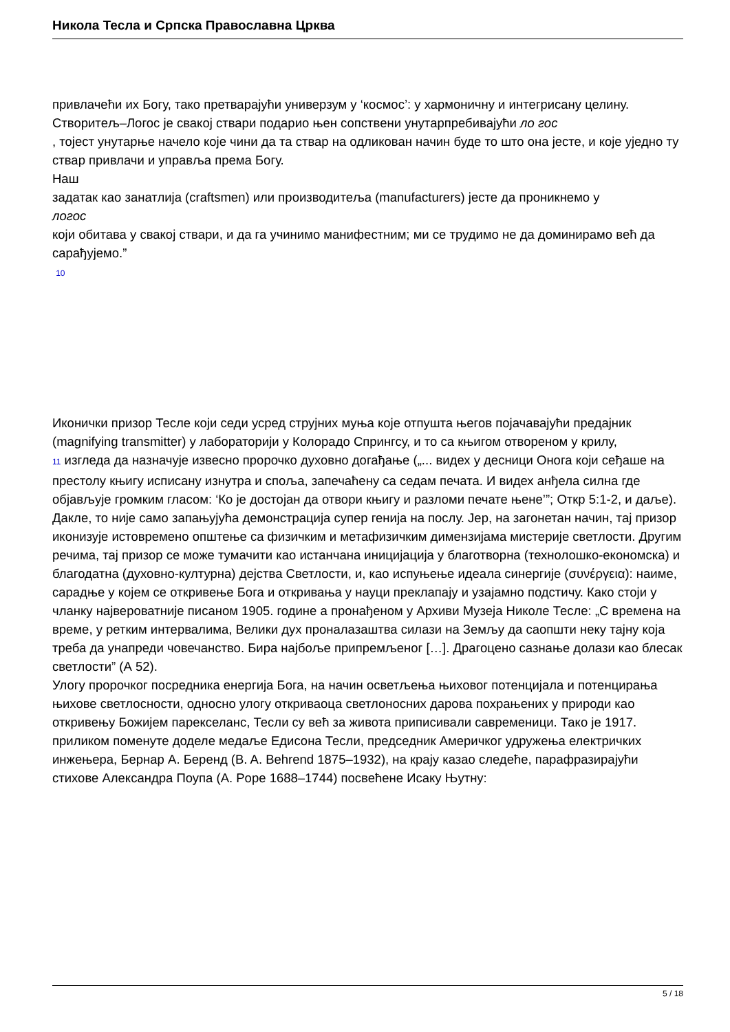Никола Тесла и Српска Православна Црква
привлачећи их Богу, тако претварајући универзум у ‘космос’: у хармоничну и интегрисану целину. Створитељ–Логос је свакој ствари подарио њен сопствени унутарпребивајући ло гос
, тојест унутарње начело које чини да та ствар на одликован начин буде то што она јесте, и које уједно ту ствар привлачи и управља према Богу.
Наш
задатак као занатлија (craftsmen) или производитеља (manufacturers) јесте да проникнемо у
логос
који обитава у свакој ствари, и да га учинимо манифестним; ми се трудимо не да доминирамо већ да сарађујемо.”
10
Иконички призор Тесле који седи усред струјних муња које отпушта његов појачавајући предајник (magnifying transmitter) у лабораторији у Колорадо Спрингсу, и то са књигом отвореном у крилу, 11 изгледа да назначује извесно пророчко духовно догађање („... видех у десници Онога који сеђаше на престолу књигу исписану изнутра и споља, запечаћену са седам печата. И видех анђела силна где објављује громким гласом: ‘Ко је достојан да отвори књигу и разломи печате њене’”; Откр 5:1-2, и даље). Дакле, то није само запањујућа демонстрација супер генија на послу. Јер, на загонетан начин, тај призор иконизује истовремено општење са физичким и метафизичким димензијама мистерије светлости. Другим речима, тај призор се може тумачити као истанчана иницијација у благотворна (технолошко-економска) и благодатна (духовно-културна) дејства Светлости, и, као испуњење идеала синергије (συνέργεια): наиме, сарадње у којем се откривење Бога и откривања у науци преклапају и узајамно подстичу. Како стоји у чланку највероватније писаном 1905. године а пронађеном у Архиви Музеја Николе Тесле: „С времена на време, у ретким интервалима, Велики дух проналазаштва силази на Земљу да саопшти неку тајну која треба да унапреди човечанство. Бира најбоље припремљеног […]. Драгоцено сазнање долази као блесак светлости” (А 52).
Улогу пророчког посредника енергија Бога, на начин осветљења њиховог потенцијала и потенцирања њихове светлосности, односно улогу откриваоца светлоносних дарова похрањених у природи као откривењу Божијем парекселанс, Тесли су већ за живота приписивали савременици. Тако је 1917. приликом поменуте доделе медаље Едисона Тесли, председник Америчког удружења електричких инжењера, Бернар А. Беренд (B. A. Behrend 1875–1932), на крају казао следеће, парафразирајући стихове Александра Поупа (A. Pope 1688–1744) посвећене Исаку Њутну:
5 / 18